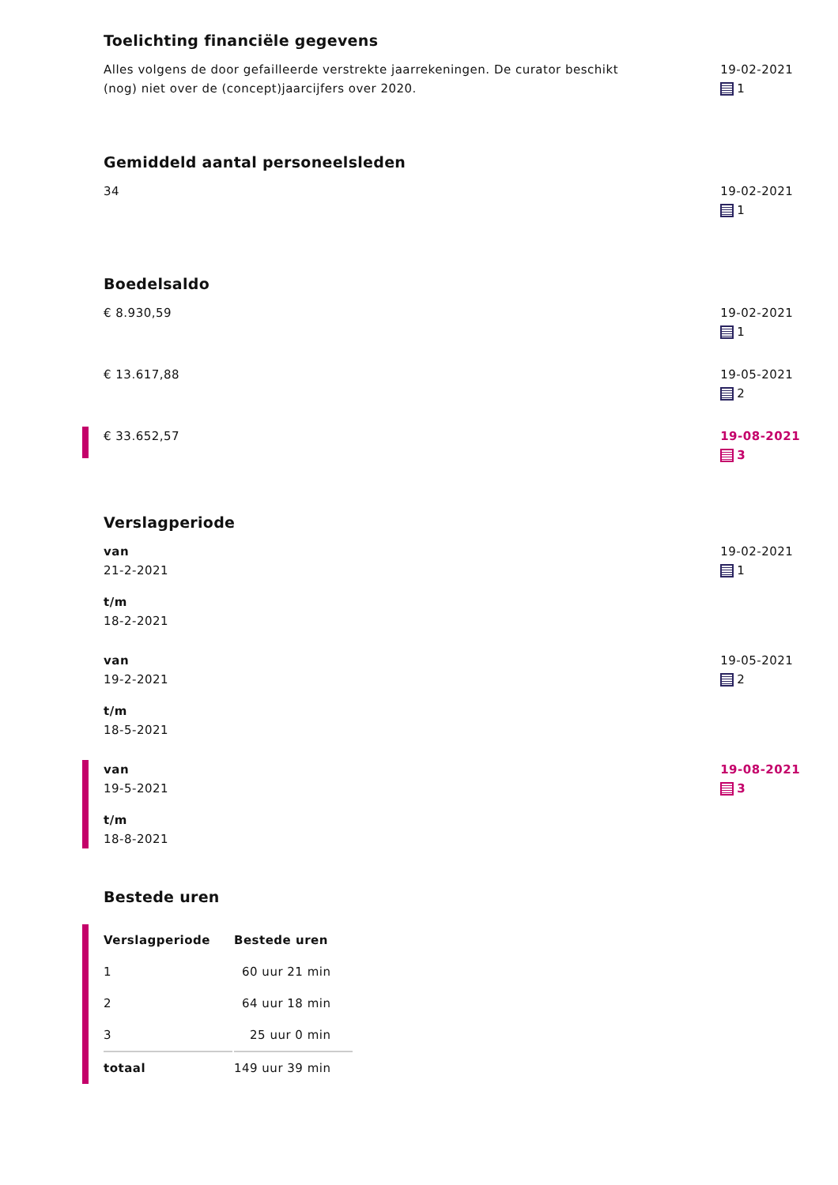Toelichting financiële gegevens
Alles volgens de door gefailleerde verstrekte jaarrekeningen. De curator beschikt (nog) niet over de (concept)jaarcijfers over 2020.
19-02-2021
1
Gemiddeld aantal personeelsleden
34 19-02-2021
1
Boedelsaldo
€ 8.930,59 19-02-2021
1
€ 13.617,88 19-05-2021
2
€ 33.652,57 19-08-2021
3
Verslagperiode
van
21-2-2021
t/m
18-2-2021
19-02-2021
1
van
19-2-2021
t/m
18-5-2021
19-05-2021
2
van
19-5-2021
t/m
18-8-2021
19-08-2021
3
Bestede uren
| Verslagperiode | Bestede uren |
| --- | --- |
| 1 | 60 uur 21 min |
| 2 | 64 uur 18 min |
| 3 | 25 uur 0 min |
| totaal | 149 uur 39 min |